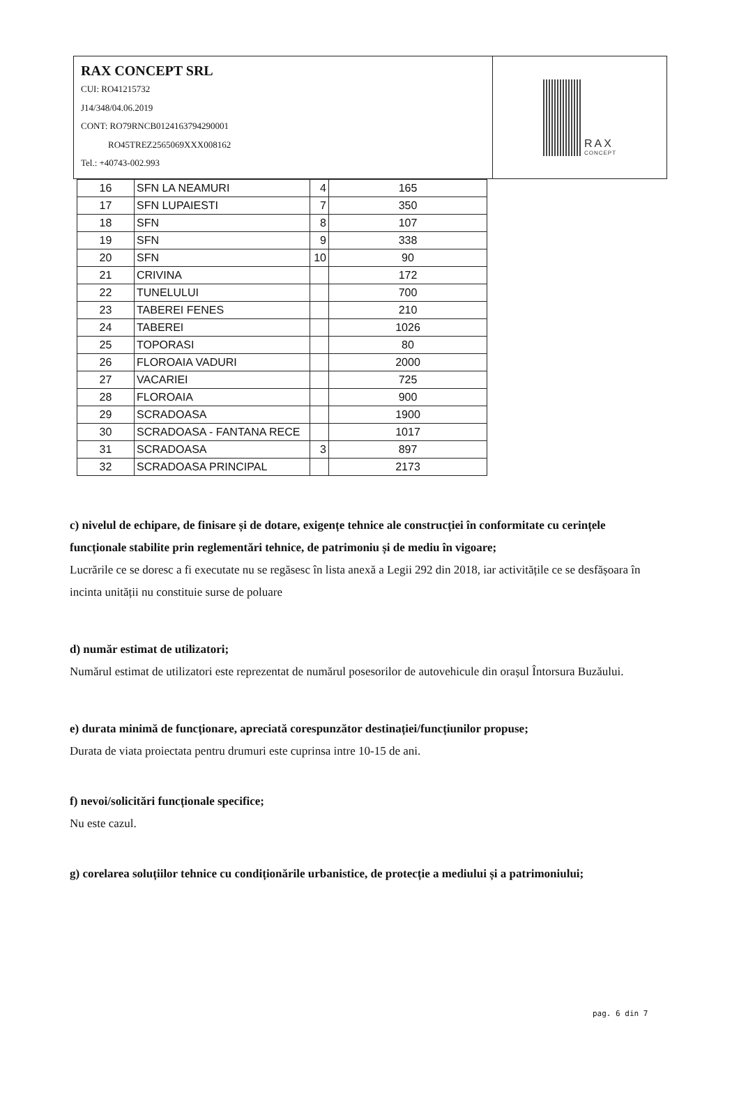RAX CONCEPT SRL
CUI: RO41215732
J14/348/04.06.2019
CONT: RO79RNCB0124163794290001
RO45TREZ2565069XXX008162
Tel.: +40743-002.993
RAX
CONCEPT
| 16 | SFN LA NEAMURI | 4 | 165 |
| 17 | SFN LUPAIESTI | 7 | 350 |
| 18 | SFN | 8 | 107 |
| 19 | SFN | 9 | 338 |
| 20 | SFN | 10 | 90 |
| 21 | CRIVINA | | 172 |
| 22 | TUNELULUI | | 700 |
| 23 | TABEREI FENES | | 210 |
| 24 | TABEREI | | 1026 |
| 25 | TOPORASI | | 80 |
| 26 | FLOROAIA VADURI | | 2000 |
| 27 | VACARIEI | | 725 |
| 28 | FLOROAIA | | 900 |
| 29 | SCRADOASA | | 1900 |
| 30 | SCRADOASA - FANTANA RECE | | 1017 |
| 31 | SCRADOASA | 3 | 897 |
| 32 | SCRADOASA PRINCIPAL | | 2173 |
c) nivelul de echipare, de finisare și de dotare, exigențe tehnice ale construcției în conformitate cu cerințele funcționale stabilite prin reglementări tehnice, de patrimoniu și de mediu în vigoare;
Lucrările ce se doresc a fi executate nu se regăsesc în lista anexă a Legii 292 din 2018, iar activitățile ce se desfășoara în incinta unității nu constituie surse de poluare
d) număr estimat de utilizatori;
Numărul estimat de utilizatori este reprezentat de numărul posesorilor de autovehicule din orașul Întorsura Buzăului.
e) durata minimă de funcționare, apreciată corespunzător destinației/funcțiunilor propuse;
Durata de viata proiectata pentru drumuri este cuprinsa intre 10-15 de ani.
f) nevoi/solicitări funcționale specifice;
Nu este cazul.
g) corelarea soluțiilor tehnice cu condiționările urbanistice, de protecție a mediului și a patrimoniului;
pag. 6 din 7